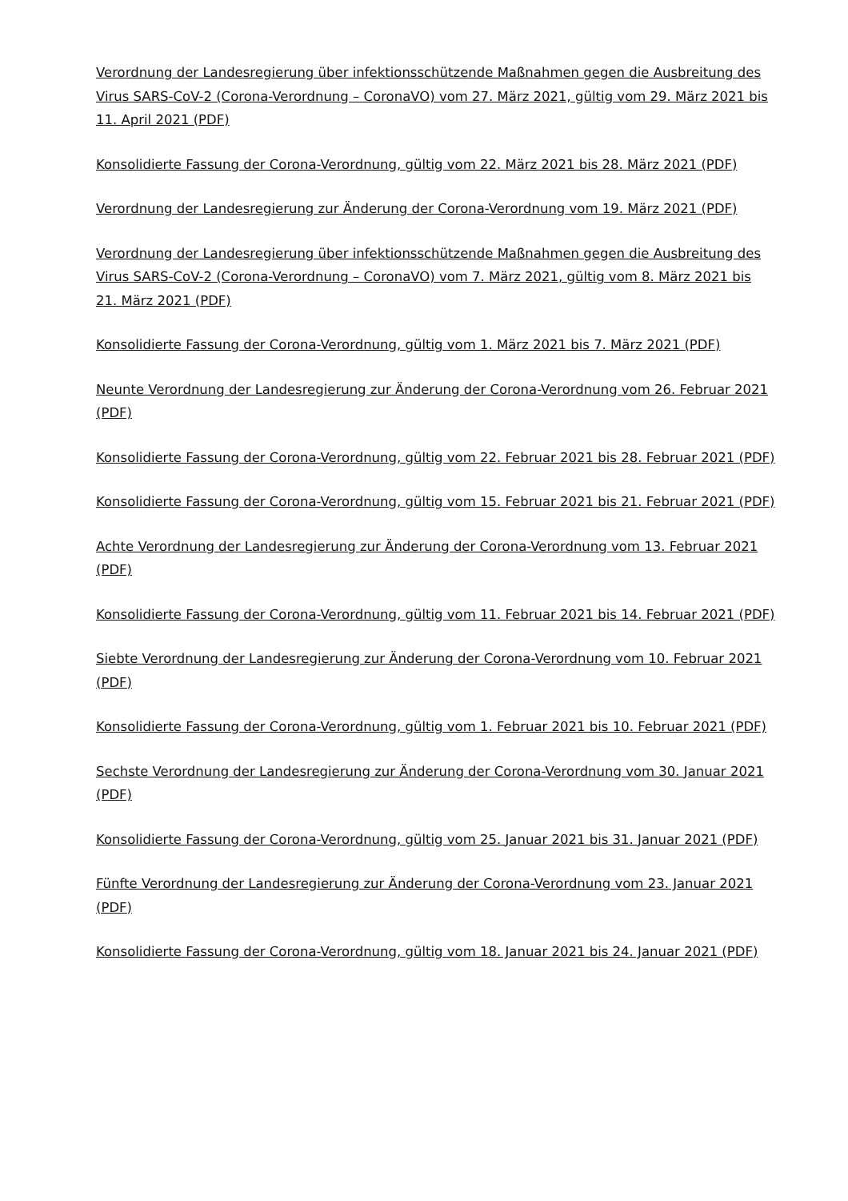Verordnung der Landesregierung über infektionsschützende Maßnahmen gegen die Ausbreitung des Virus SARS-CoV-2 (Corona-Verordnung – CoronaVO) vom 27. März 2021, gültig vom 29. März 2021 bis 11. April 2021 (PDF)
Konsolidierte Fassung der Corona-Verordnung, gültig vom 22. März 2021 bis 28. März 2021 (PDF)
Verordnung der Landesregierung zur Änderung der Corona-Verordnung vom 19. März 2021 (PDF)
Verordnung der Landesregierung über infektionsschützende Maßnahmen gegen die Ausbreitung des Virus SARS-CoV-2 (Corona-Verordnung – CoronaVO) vom 7. März 2021, gültig vom 8. März 2021 bis 21. März 2021 (PDF)
Konsolidierte Fassung der Corona-Verordnung, gültig vom 1. März 2021 bis 7. März 2021 (PDF)
Neunte Verordnung der Landesregierung zur Änderung der Corona-Verordnung vom 26. Februar 2021 (PDF)
Konsolidierte Fassung der Corona-Verordnung, gültig vom 22. Februar 2021 bis 28. Februar 2021 (PDF)
Konsolidierte Fassung der Corona-Verordnung, gültig vom 15. Februar 2021 bis 21. Februar 2021 (PDF)
Achte Verordnung der Landesregierung zur Änderung der Corona-Verordnung vom 13. Februar 2021 (PDF)
Konsolidierte Fassung der Corona-Verordnung, gültig vom 11. Februar 2021 bis 14. Februar 2021 (PDF)
Siebte Verordnung der Landesregierung zur Änderung der Corona-Verordnung vom 10. Februar 2021 (PDF)
Konsolidierte Fassung der Corona-Verordnung, gültig vom 1. Februar 2021 bis 10. Februar 2021 (PDF)
Sechste Verordnung der Landesregierung zur Änderung der Corona-Verordnung vom 30. Januar 2021 (PDF)
Konsolidierte Fassung der Corona-Verordnung, gültig vom 25. Januar 2021 bis 31. Januar 2021 (PDF)
Fünfte Verordnung der Landesregierung zur Änderung der Corona-Verordnung vom 23. Januar 2021 (PDF)
Konsolidierte Fassung der Corona-Verordnung, gültig vom 18. Januar 2021 bis 24. Januar 2021 (PDF)